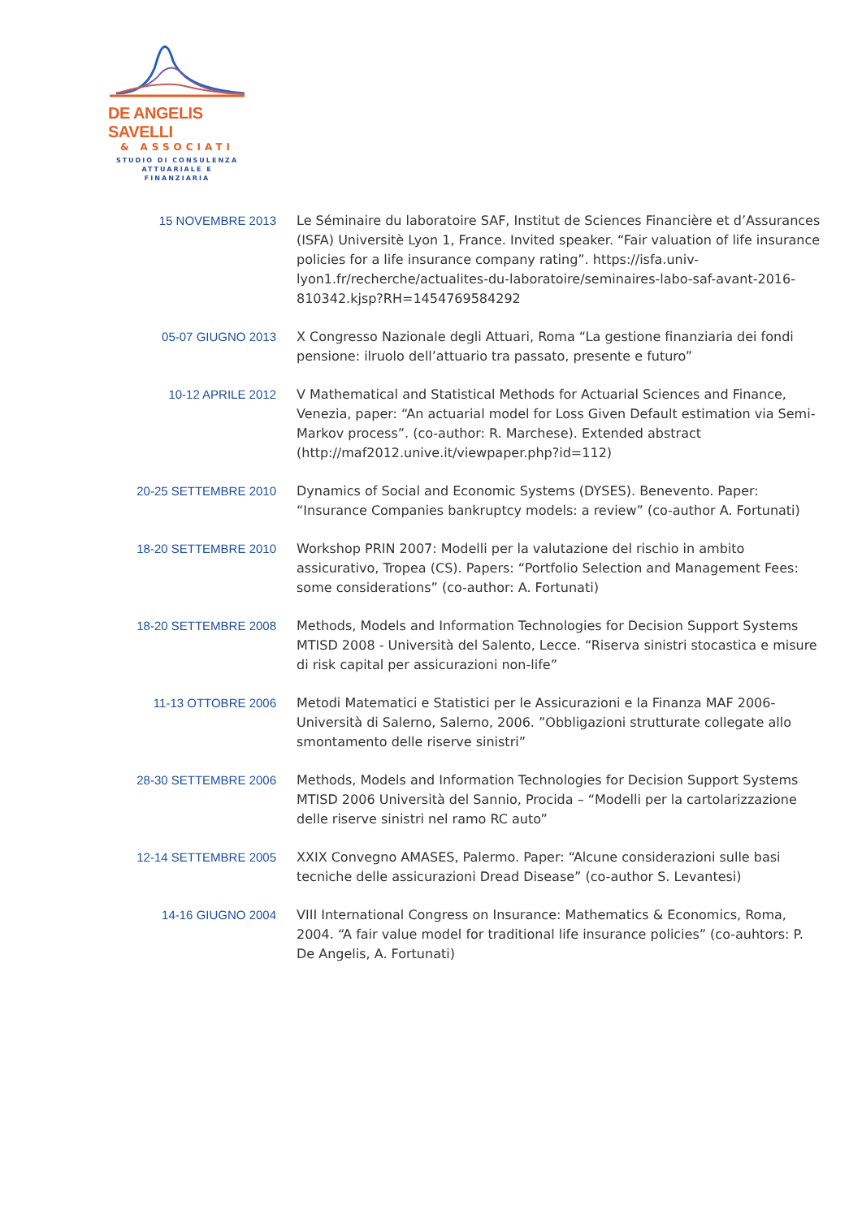DE ANGELIS SAVELLI
& ASSOCIATI
STUDIO DI CONSULENZA
ATTUARIALE E FINANZIARIA
15 NOVEMBRE 2013
Le Séminaire du laboratoire SAF, Institut de Sciences Financière et d’Assurances (ISFA) Universitè Lyon 1, France. Invited speaker. “Fair valuation of life insurance policies for a life insurance company rating”. https://isfa.univ-lyon1.fr/recherche/actualites-du-laboratoire/seminaires-labo-saf-avant-2016-810342.kjsp?RH=1454769584292
05-07 GIUGNO 2013
X Congresso Nazionale degli Attuari, Roma “La gestione finanziaria dei fondi pensione: ilruolo dell’attuario tra passato, presente e futuro”
10-12 APRILE 2012
V Mathematical and Statistical Methods for Actuarial Sciences and Finance, Venezia, paper: “An actuarial model for Loss Given Default estimation via Semi-Markov process”. (co-author: R. Marchese). Extended abstract (http://maf2012.unive.it/viewpaper.php?id=112)
20-25 SETTEMBRE 2010
Dynamics of Social and Economic Systems (DYSES). Benevento. Paper: “Insurance Companies bankruptcy models: a review” (co-author A. Fortunati)
18-20 SETTEMBRE 2010
Workshop PRIN 2007: Modelli per la valutazione del rischio in ambito assicurativo, Tropea (CS). Papers: “Portfolio Selection and Management Fees: some considerations” (co-author: A. Fortunati)
18-20 SETTEMBRE 2008
Methods, Models and Information Technologies for Decision Support Systems MTISD 2008 - Università del Salento, Lecce. “Riserva sinistri stocastica e misure di risk capital per assicurazioni non-life”
11-13 OTTOBRE 2006
Metodi Matematici e Statistici per le Assicurazioni e la Finanza MAF 2006- Università di Salerno, Salerno, 2006. ”Obbligazioni strutturate collegate allo smontamento delle riserve sinistri”
28-30 SETTEMBRE 2006
Methods, Models and Information Technologies for Decision Support Systems MTISD 2006 Università del Sannio, Procida – “Modelli per la cartolarizzazione delle riserve sinistri nel ramo RC auto”
12-14 SETTEMBRE 2005
XXIX Convegno AMASES, Palermo. Paper: “Alcune considerazioni sulle basi tecniche delle assicurazioni Dread Disease” (co-author S. Levantesi)
14-16 GIUGNO 2004
VIII International Congress on Insurance: Mathematics & Economics, Roma, 2004. “A fair value model for traditional life insurance policies” (co-auhtors: P. De Angelis, A. Fortunati)